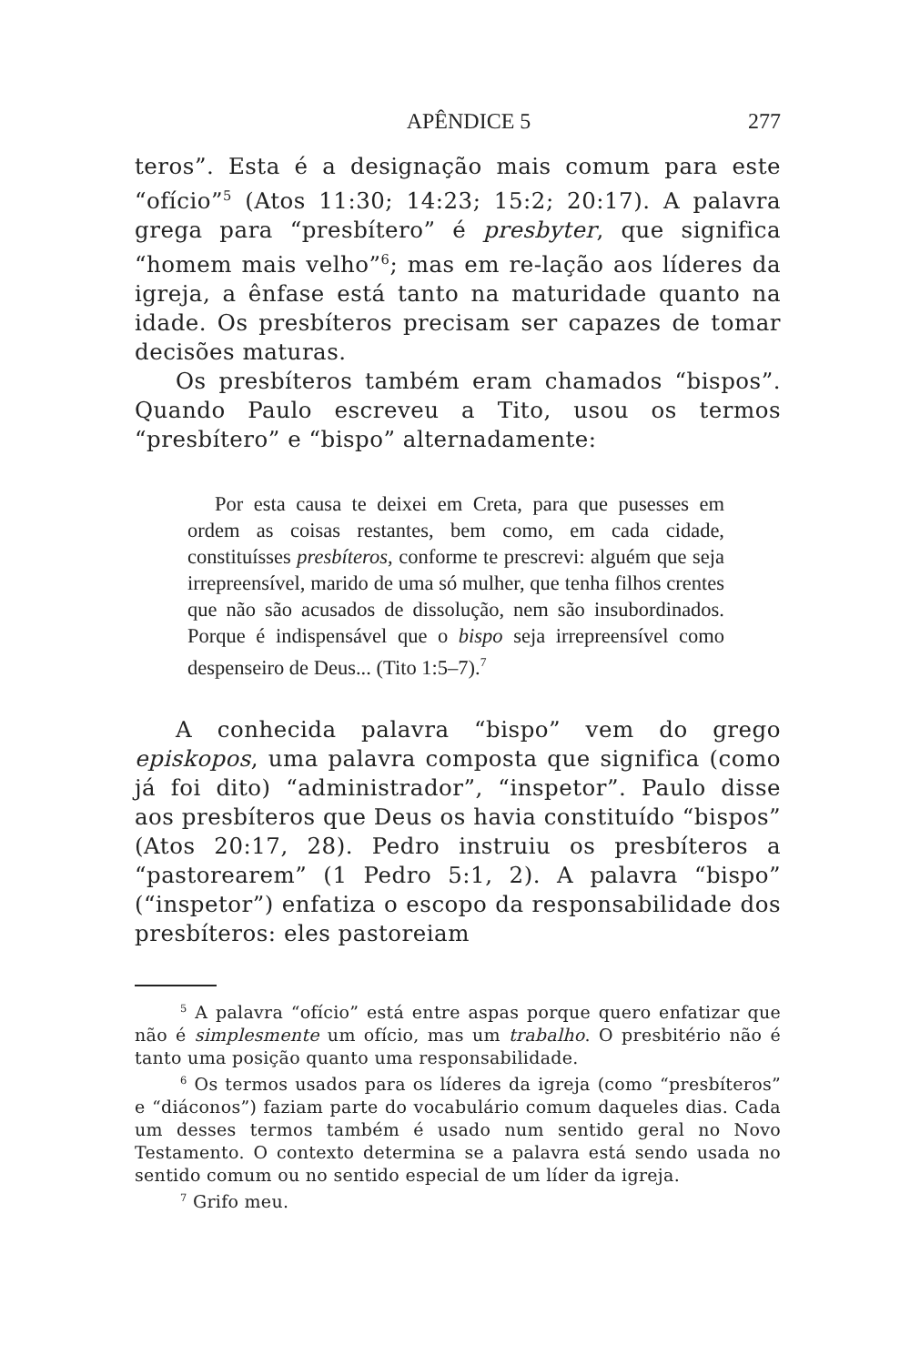APÊNDICE 5 277
teros”. Esta é a designação mais comum para este “ofício”<sup>5</sup> (Atos 11:30; 14:23; 15:2; 20:17). A palavra grega para “presbítero” é presbyter, que significa “homem mais velho”<sup>6</sup>; mas em re-lação aos líderes da igreja, a ênfase está tanto na maturidade quanto na idade. Os presbíteros precisam ser capazes de tomar decisões maturas.
Os presbíteros também eram chamados “bispos”. Quando Paulo escreveu a Tito, usou os termos “presbítero” e “bispo” alternadamente:
Por esta causa te deixei em Creta, para que pusesses em ordem as coisas restantes, bem como, em cada cidade, constituísses presbíteros, conforme te prescrevi: alguém que seja irrepreensível, marido de uma só mulher, que tenha filhos crentes que não são acusados de dissolução, nem são insubordinados. Porque é indispensável que o bispo seja irrepreensível como despenseiro de Deus... (Tito 1:5–7).<sup>7</sup>
A conhecida palavra “bispo” vem do grego episkopos, uma palavra composta que significa (como já foi dito) “administrador”, “inspetor”. Paulo disse aos presbíteros que Deus os havia constituído “bispos” (Atos 20:17, 28). Pedro instruiu os presbíteros a “pastorearem” (1 Pedro 5:1, 2). A palavra “bispo” (“inspetor”) enfatiza o escopo da responsabilidade dos presbíteros: eles pastoreiam
<sup>5</sup> A palavra “ofício” está entre aspas porque quero enfatizar que não é simplesmente um ofício, mas um trabalho. O presbitério não é tanto uma posição quanto uma responsabilidade.
<sup>6</sup> Os termos usados para os líderes da igreja (como “presbíteros” e “diáconos”) faziam parte do vocabulário comum daqueles dias. Cada um desses termos também é usado num sentido geral no Novo Testamento. O contexto determina se a palavra está sendo usada no sentido comum ou no sentido especial de um líder da igreja.
<sup>7</sup> Grifo meu.